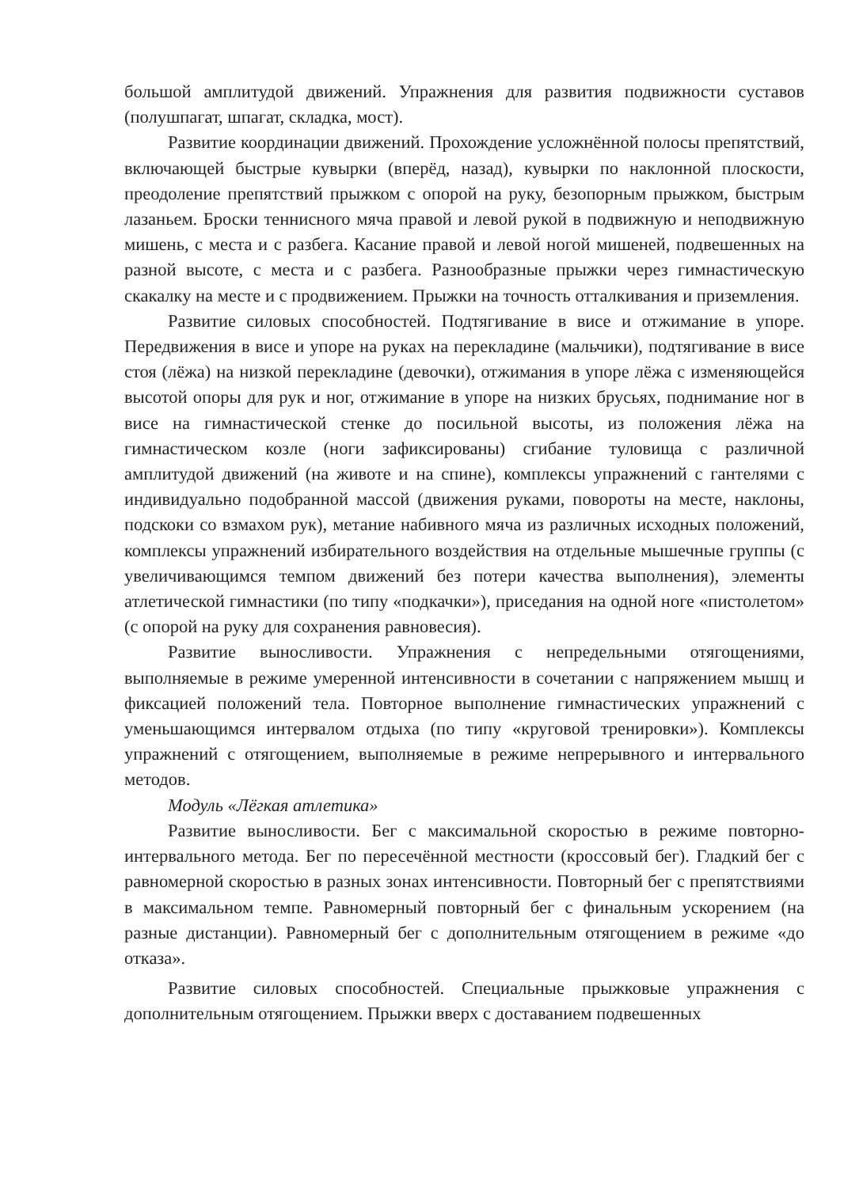большой амплитудой движений. Упражнения для развития подвижности суставов (полушпагат, шпагат, складка, мост).
Развитие координации движений. Прохождение усложнённой полосы препятствий, включающей быстрые кувырки (вперёд, назад), кувырки по наклонной плоскости, преодоление препятствий прыжком с опорой на руку, безопорным прыжком, быстрым лазаньем. Броски теннисного мяча правой и левой рукой в подвижную и неподвижную мишень, с места и с разбега. Касание правой и левой ногой мишеней, подвешенных на разной высоте, с места и с разбега. Разнообразные прыжки через гимнастическую скакалку на месте и с продвижением. Прыжки на точность отталкивания и приземления.
Развитие силовых способностей. Подтягивание в висе и отжимание в упоре. Передвижения в висе и упоре на руках на перекладине (мальчики), подтягивание в висе стоя (лёжа) на низкой перекладине (девочки), отжимания в упоре лёжа с изменяющейся высотой опоры для рук и ног, отжимание в упоре на низких брусьях, поднимание ног в висе на гимнастической стенке до посильной высоты, из положения лёжа на гимнастическом козле (ноги зафиксированы) сгибание туловища с различной амплитудой движений (на животе и на спине), комплексы упражнений с гантелями с индивидуально подобранной массой (движения руками, повороты на месте, наклоны, подскоки со взмахом рук), метание набивного мяча из различных исходных положений, комплексы упражнений избирательного воздействия на отдельные мышечные группы (с увеличивающимся темпом движений без потери качества выполнения), элементы атлетической гимнастики (по типу «подкачки»), приседания на одной ноге «пистолетом» (с опорой на руку для сохранения равновесия).
Развитие выносливости. Упражнения с непредельными отягощениями, выполняемые в режиме умеренной интенсивности в сочетании с напряжением мышц и фиксацией положений тела. Повторное выполнение гимнастических упражнений с уменьшающимся интервалом отдыха (по типу «круговой тренировки»). Комплексы упражнений с отягощением, выполняемые в режиме непрерывного и интервального методов.
Модуль «Лёгкая атлетика»
Развитие выносливости. Бег с максимальной скоростью в режиме повторно-интервального метода. Бег по пересечённой местности (кроссовый бег). Гладкий бег с равномерной скоростью в разных зонах интенсивности. Повторный бег с препятствиями в максимальном темпе. Равномерный повторный бег с финальным ускорением (на разные дистанции). Равномерный бег с дополнительным отягощением в режиме «до отказа».
Развитие силовых способностей. Специальные прыжковые упражнения с дополнительным отягощением. Прыжки вверх с доставанием подвешенных